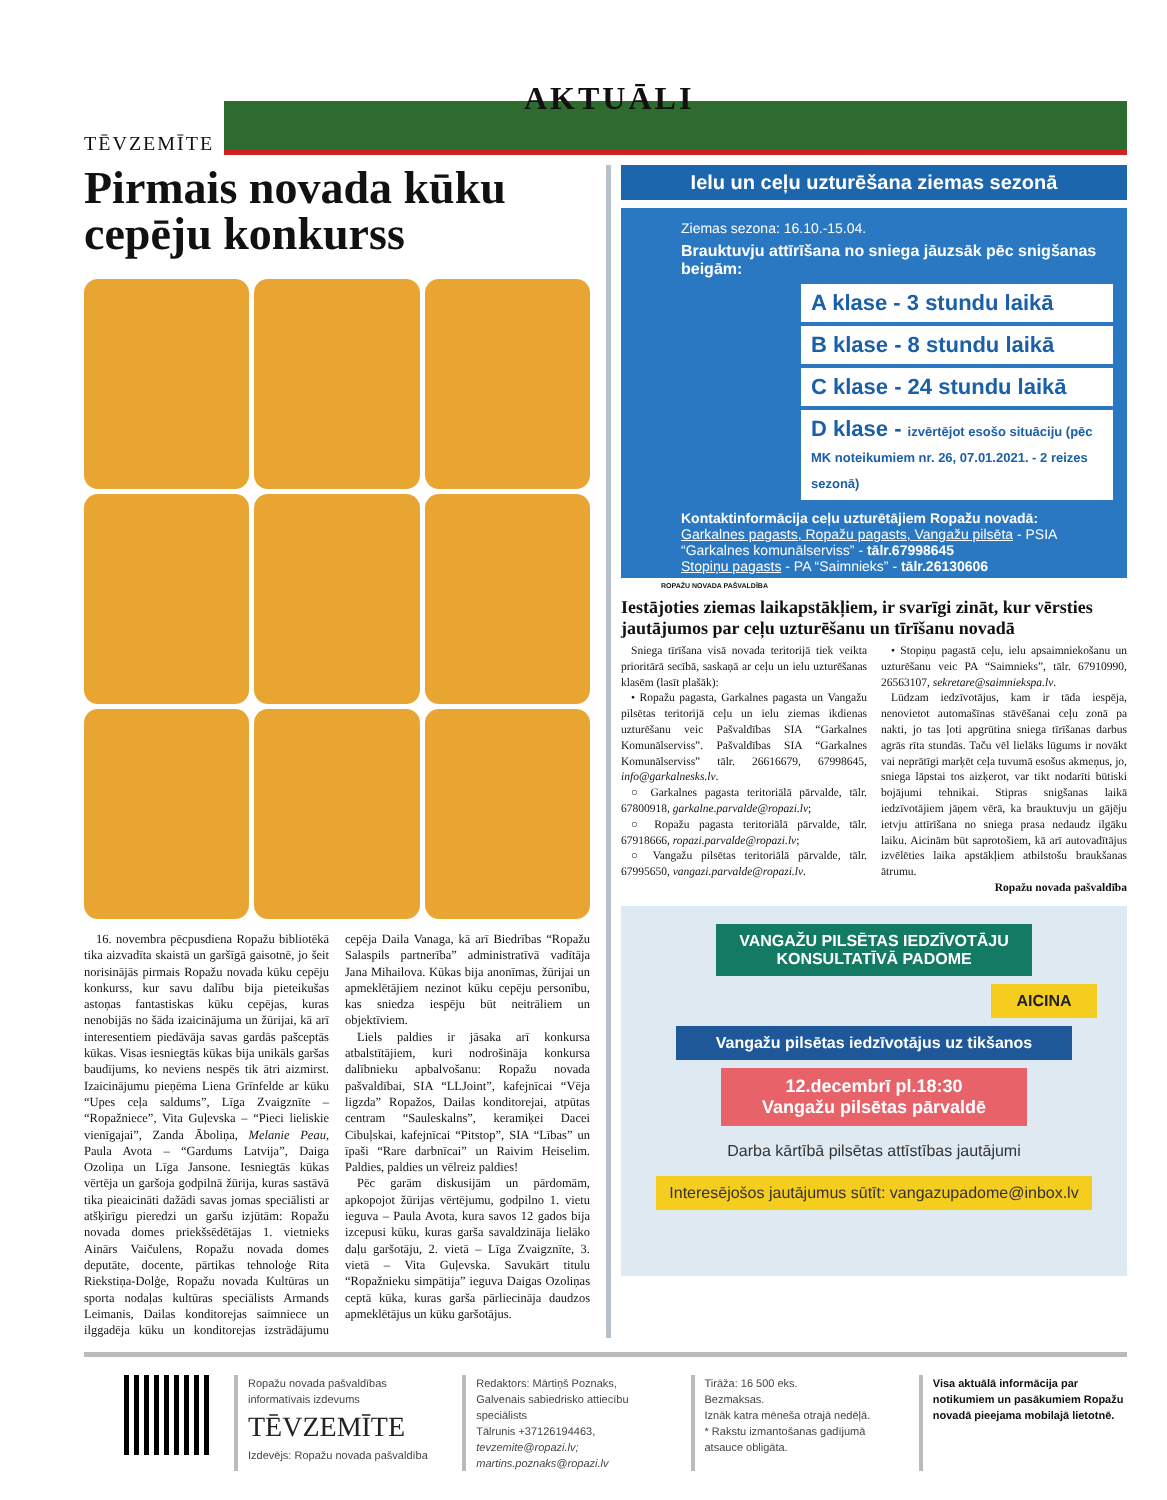TĒVZEMĪTE
AKTUĀLI
Pirmais novada kūku cepēju konkurss
16. novembra pēcpusdiena Ropažu bibliotēkā tika aizvadīta skaistā un garšīgā gaisotnē, jo šeit norisinājās pirmais Ropažu novada kūku cepēju konkurss, kur savu dalību bija pieteikušas astoņas fantastiskas kūku cepējas, kuras nenobijās no šāda izaicinājuma un žūrijai, kā arī interesentiem piedāvāja savas gardās pašceptās kūkas. Visas iesniegtās kūkas bija unikāls garšas baudījums, ko neviens nespēs tik ātri aizmirst. Izaicinājumu pieņēma Liena Grīnfelde ar kūku “Upes ceļa saldums”, Līga Zvaigznīte – “Ropažniece”, Vita Guļevska – “Pieci lieliskie vienīgajai”, Zanda Āboliņa, Melanie Peau, Paula Avota – “Gardums Latvija”, Daiga Ozoliņa un Līga Jansone. Iesniegtās kūkas vērtēja un garšoja godpilnā žūrija, kuras sastāvā tika pieaicināti dažādi savas jomas speciālisti ar atšķirīgu pieredzi un garšu izjūtām: Ropažu novada domes priekšsēdētājas 1. vietnieks Ainārs Vaičulens, Ropažu novada domes deputāte, docente, pārtikas tehnoloģe Rita Riekstiņa-Dolģe, Ropažu novada Kultūras un sporta nodaļas kultūras speciālists Armands Leimanis, Dailas konditorejas saimniece un ilggadēja kūku un konditorejas izstrādājumu cepēja Daila Vanaga, kā arī Biedrības “Ropažu Salaspils partnerība” administratīvā vadītāja Jana Mihailova. Kūkas bija anonīmas, žūrijai un apmeklētājiem nezinot kūku cepēju personību, kas sniedza iespēju būt neitrāliem un objektīviem.
Liels paldies ir jāsaka arī konkursa atbalstītājiem, kuri nodrošināja konkursa dalībnieku apbalvošanu: Ropažu novada pašvaldībai, SIA “LLJoint”, kafejnīcai “Vēja ligzda” Ropažos, Dailas konditorejai, atpūtas centram “Sauleskalns”, keramiķei Dacei Cibuļskai, kafejnīcai “Pitstop”, SIA “Lības” un īpaši “Rare darbnīcai” un Raivim Heiselim. Paldies, paldies un vēlreiz paldies!
Pēc garām diskusijām un pārdomām, apkopojot žūrijas vērtējumu, godpilno 1. vietu ieguva – Paula Avota, kura savos 12 gados bija izcepusi kūku, kuras garša savaldzināja lielāko daļu garšotāju, 2. vietā – Līga Zvaigznīte, 3. vietā – Vita Guļevska. Savukārt titulu “Ropažnieku simpātija” ieguva Daigas Ozoliņas ceptā kūka, kuras garša pārliecināja daudzos apmeklētājus un kūku garšotājus.
Ielu un ceļu uzturēšana ziemas sezonā
Ziemas sezona: 16.10.-15.04.
Brauktuvju attīrīšana no sniega jāuzsāk pēc snigšanas beigām:
A klase - 3 stundu laikā
B klase - 8 stundu laikā
C klase - 24 stundu laikā
D klase - izvērtējot esošo situāciju (pēc MK noteikumiem nr. 26, 07.01.2021. - 2 reizes sezonā)
Kontaktinformācija ceļu uzturētājiem Ropažu novadā:
Garkalnes pagasts, Ropažu pagasts, Vangažu pilsēta - PSIA “Garkalnes komunālserviss” - tālr.67998645
Stopiņu pagasts - PA “Saimnieks” - tālr.26130606
ROPAŽU NOVADA PAŠVALDĪBA
Iestājoties ziemas laikapstākļiem, ir svarīgi zināt, kur vērsties jautājumos par ceļu uzturēšanu un tīrīšanu novadā
Sniega tīrīšana visā novada teritorijā tiek veikta prioritārā secībā, saskaņā ar ceļu un ielu uzturēšanas klasēm (lasīt plašāk):
• Ropažu pagasta, Garkalnes pagasta un Vangažu pilsētas teritorijā ceļu un ielu ziemas ikdienas uzturēšanu veic Pašvaldības SIA “Garkalnes Komunālserviss”. Pašvaldības SIA “Garkalnes Komunālserviss” tālr. 26616679, 67998645, info@garkalnesks.lv.
○ Garkalnes pagasta teritoriālā pārvalde, tālr. 67800918, garkalne.parvalde@ropazi.lv;
○ Ropažu pagasta teritoriālā pārvalde, tālr. 67918666, ropazi.parvalde@ropazi.lv;
○ Vangažu pilsētas teritoriālā pārvalde, tālr. 67995650, vangazi.parvalde@ropazi.lv.
• Stopiņu pagastā ceļu, ielu apsaimniekošanu un uzturēšanu veic PA “Saimnieks”, tālr. 67910990, 26563107, sekretare@saimniekspa.lv.
Lūdzam iedzīvotājus, kam ir tāda iespēja, nenovietot automašīnas stāvēšanai ceļu zonā pa nakti, jo tas ļoti apgrūtina sniega tīrīšanas darbus agrās rīta stundās. Taču vēl lielāks lūgums ir novākt vai neprātīgi marķēt ceļa tuvumā esošus akmeņus, jo, sniega lāpstai tos aizķerot, var tikt nodarīti būtiski bojājumi tehnikai. Stipras snigšanas laikā iedzīvotājiem jāņem vērā, ka brauktuvju un gājēju ietvju attīrīšana no sniega prasa nedaudz ilgāku laiku. Aicinām būt saprotošiem, kā arī autovadītājus izvēlēties laika apstākļiem atbilstošu braukšanas ātrumu.
Ropažu novada pašvaldība
VANGAŽU PILSĒTAS IEDZĪVOTĀJU KONSULTATĪVĀ PADOME
AICINA
Vangažu pilsētas iedzīvotājus uz tikšanos
12.decembrī pl.18:30
Vangažu pilsētas pārvaldē
Darba kārtībā pilsētas attīstības jautājumi
Interesējošos jautājumus sūtīt: vangazupadome@inbox.lv
Ropažu novada pašvaldības informatīvais izdevums
TĒVZEMĪTE
Izdevējs: Ropažu novada pašvaldība
Redaktors: Mārtiņš Poznaks,
Galvenais sabiedrisko attiecību speciālists
Tālrunis +37126194463,
tevzemite@ropazi.lv; martins.poznaks@ropazi.lv
Tirāža: 16 500 eks.
Bezmaksas.
Iznāk katra mēneša otrajā nedēļā.
* Rakstu izmantošanas gadījumā atsauce obligāta.
Visa aktuālā informācija par notikumiem un pasākumiem Ropažu novadā pieejama mobilajā lietotnē.